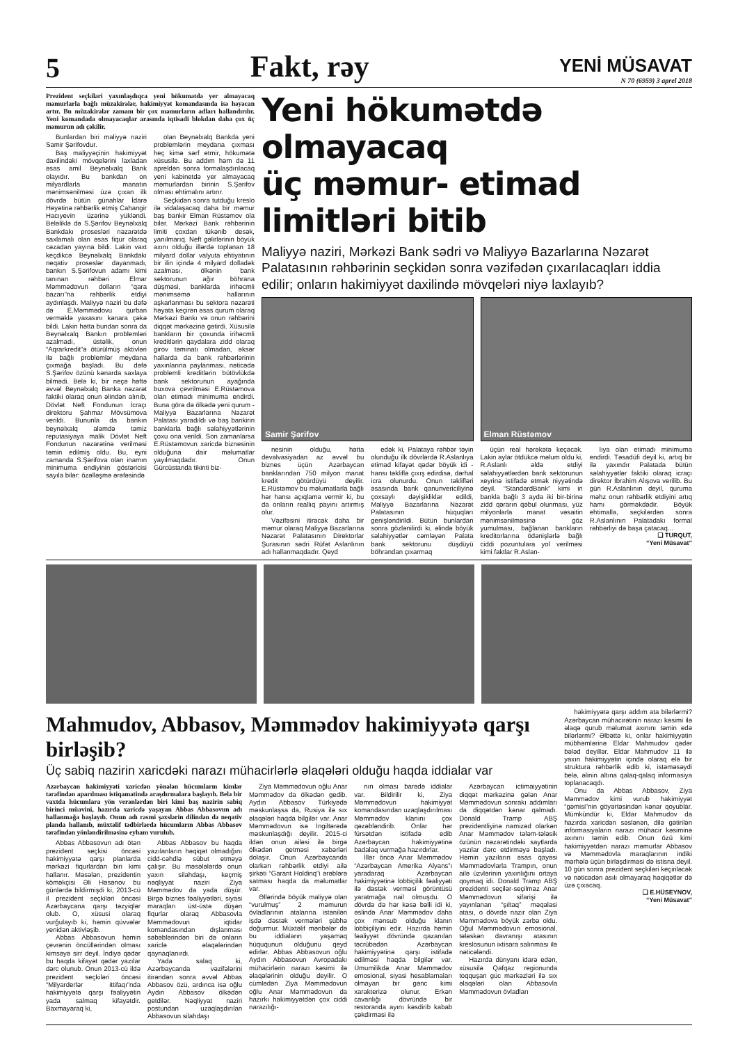5
Fakt, rəy
YENİ MÜSAVAT
N 70 (6959) 3 aprel 2018
Prezident seçkiləri yaxınlaşdıqca yeni hökumətdə yer almayacaq məmurlarla bağlı müzakirələr, hakimiyyət komandasında isə həyəcan artır. Bu müzakirələr zamanı bir çox məmurların adları hallandırılır. Yeni komandada olmayacaqlar arasında iqtisadi blokdan daha çox üç məmurun adı çəkilir.
Bunlardan biri maliyyə naziri Samir Şərifovdur.
Baş maliyyəçinin hakimiyyət daxilindəki mövqelərini laxladan əsas amil Beynəlxalq Bank olayıdır. Bu bankdan on milyardlarla manatın mənimsənilməsi üzə çıxan ilk dövrdə bütün günahlar İdarə Heyətinə rəhbərlik etmiş Cahangir Hacıyevin üzərinə yükləndi. Beləliklə də S.Şərifov Beynəlxalq Bankdakı prosesləri nəzarətdə saxlamalı olan əsas fiqur olaraq cəzadan yayına bildi. Lakin vaxt keçdikcə Beynəlxalq Bankdakı neqativ proseslər dayanmadı, bankın S.Şərifovun adamı kimi tanınan rəhbəri Elmar Məmmədovun dolların “qara bazarı”na rəhbərlik etdiyi aydınlaşdı. Maliyyə naziri bu dəfə də E.Məmmədovu qurban verməklə yaxasını kənara çəkə bildi. Lakin hətta bundan sonra da Beynəlxalq Bankın problemləri azalmadı, üstəlik, onun “Aqrarkredit”ə ötürülmüş aktivləri ilə bağlı problemlər meydana çıxmağa başladı. Bu dəfə S.Şərifov özünü kənarda saxlaya bilmədi. Belə ki, bir neçə həftə əvvəl Beynəlxalq Banka nəzarət faktiki olaraq onun əlindən alınıb, Dövlət Neft Fondunun İcraçı direktoru Şahmar Mövsümova verildi. Bununla da bankın beynəlxalq aləmdə təmiz reputasiyaya malik Dövlət Neft Fondunun nəzarətinə verilməsi təmin edilmiş oldu. Bu, eyni zamanda S.Şərifova olan inamın minimuma endiyinin göstəricisi sayıla bilər: özəlləşmə ərəfəsində
olan Beynəlxalq Bankda yeni problemlərin meydana çıxması heç kimə sərf etmir, hökumətə xüsusilə. Bu addım həm də 11 apreldən sonra formalaşdırılacaq yeni kabinetdə yer almayacaq məmurlardan birinin S.Şərifov olması ehtimalını artırır.
Seçkidən sonra tutduğu kreslo ilə vidalaşacaq daha bir məmur baş bankir Elman Rüstəmov ola bilər. Mərkəzi Bank rəhbərinin limiti çoxdan tükənib desək, yanılmarıq. Neft gəlirlərinin böyük axını olduğu illərdə toplanan 18 milyard dollar valyuta ehtiyatının bir ilin içində 4 milyard dolladək azalması, ölkənin bank sektorunun ağır böhrana düşməsi, banklarda irihəcmli mənimsəmə hallarının aşkarlanması bu sektora nəzarəti həyata keçirən əsas qurum olaraq Mərkəzi Bankı və onun rəhbərini diqqət mərkəzinə gətirdi. Xüsusilə bankların bir çoxunda irihəcmli kreditlərin qaydalara zidd olaraq girov təminatı olmadan, əksər hallarda da bank rəhbərlərinin yaxınlarına paylanması, nəticədə problemli kreditlərin bütövlükdə bank sektorunun ayağında buxova çevrilməsi E.Rüstəmova olan etimadı minimuma endirdi. Buna görə də ölkədə yeni qurum - Maliyyə Bazarlarına Nəzarət Palatası yaradıldı və baş bankirin banklarla bağlı səlahiyyətlərinin çoxu ona verildi. Son zamanlarsa E.Rüstəmovun xaricdə biznesinin olduğuna dair məlumatlar yayılmaqdadır. Onun Gürcüstanda tikinti biz-
Yeni hökumətdə olmayacaq
üç məmur- etimad limitləri bitib
Maliyyə naziri, Mərkəzi Bank sədri və Maliyyə Bazarlarına Nəzarət Palatasının rəhbərinin seçkidən sonra vəzifədən çıxarılacaqları iddia edilir; onların hakimiyyət daxilində mövqeləri niyə laxlayıb?
Samir Şərifov
Elman Rüstəmov
nesinin olduğu, hətta devalvasiyadan az əvvəl bu biznes üçün Azərbaycan banklarından 750 milyon manat kredit götürdüyü deyilir. E.Rüstəmov bu məlumatlarla bağlı hər hansı açıqlama vermir ki, bu da onların reallıq payını artırmış olur.
Vəzifəsini itirəcək daha bir məmur olaraq Maliyyə Bazarlarına Nəzarət Palatasının Direktorlar Şurasının sədri Rüfət Aslanlının adı hallanmaqdadır. Qeyd
edək ki, Palataya rəhbər təyin olunduğu ilk dövrlərdə R.Aslanlıya etimad kifayət qədər böyük idi - hansı təkliflə çıxış edirdisə, dərhal icra olunurdu. Onun təklifləri əsasında bank qanunvericiliyinə çoxsaylı dəyişikliklər edildi, Maliyyə Bazarlarına Nəzarət Palatasının hüquqları genişləndirildi. Bütün bunlardan sonra gözlənilirdi ki, əlində böyük səlahiyyətlər cəmləyən Palata bank sektorunu düşdüyü böhrandan çıxarmaq
üçün real hərəkətə keçəcək. Lakin aylar ötdükcə məlum oldu ki, R.Aslanlı əldə etdiyi səlahiyyətlərdən bank sektorunun xeyrinə istifadə etmək niyyətində deyil. “StandardBank” kimi iri bankla bağlı 3 ayda iki bir-birinə zidd qərarın qəbul olunması, yüz milyonlarla manat vəsaitin mənimsənilməsinə göz yumulması, bağlanan bankların kreditorlarına ödənişlərlə bağlı ciddi pozuntulara yol verilməsi kimi faktlar R.Aslan-
lıya olan etimadı minimuma endirdi. Təsadüfi deyil ki, artıq bir ilə yaxındır Palatada bütün səlahiyyətlər faktiki olaraq icraçı direktor İbrahim Alışova verilib. Bu gün R.Aslanlının deyil, quruma məhz onun rəhbərlik etdiyini artıq hamı görməkdədir. Böyük ehtimalla, seçkilərdən sonra R.Aslanlının Palatadakı formal rəhbərliyi də başa çatacaq...
❑ TURQUT,
“Yeni Müsavat”
Mahmudov, Abbasov, Məmmədov hakimiyyətə qarşı birləşib?
Üç sabiq nazirin xaricdəki narazı mühacirlərlə əlaqələri olduğu haqda iddialar var
Azərbaycan hakimiyyəti xaricdən yönələn hücumların kimlər tərəfindən aparılması istiqamətində araşdırmalara başlayıb. Belə bir vaxtda hücumlara yön verənlərdən biri kimi baş nazirin sabiq birinci müavini, hazırda xaricdə yaşayan Abbas Abbasovun adı hallanmağa başlayıb. Onun adı rəsmi şəxslərin dilindən də neqativ planda hallanıb, müxtəlif tədbirlərdə hücumların Abbas Abbasov tərəfindən yönləndirilməsinə eyham vurulub.
Abbas Abbasovun adı ötən prezident seçkisi öncəsi hakimiyyətə qarşı planlarda mərkəzi fiqurlardan biri kimi hallanır. Məsələn, prezidentin köməkçisi Əli Həsənov bu günlərdə bildirmişdi ki, 2013-cü il prezident seçkiləri öncəsi Azərbaycana qarşı təzyiqlər olub. O, xüsusi olaraq vurğulayıb ki, həmin qüvvələr yenidən aktivləşib.
Abbas Abbasovun həmin çevrənin öncüllərindən olması kimsəyə sirr deyil. İndiyə qədər bu haqda kifayət qədər yazılar dərc olunub. Onun 2013-cü ildə prezident seçkiləri öncəsi “Milyarderlər ittifaqı”nda hakimiyyətə qarşı fəaliyyətin yada salmaq kifayətdir. Baxmayaraq ki,
Abbas Abbasov bu haqda yazılanların həqiqət olmadığını cidd-cəhdlə sübut etməyə çalışır. Bu məsələlərdə onun yaxın silahdaşı, keçmiş nəqliyyat naziri Ziya Məmmədov da yada düşür. Birgə biznes fəaliyyətləri, siyasi maraqları üst-üstə düşən fiqurlar olaraq Abbasovla Məmmədovun iqtidar komandasından dışlanması səbəblərindən biri də onların xariclə əlaqələrindən qaynaqlanırdı.
Yada salaq ki, Azərbaycanda vəzifələrini itirəndən sonra əvvəl Abbas Abbasov özü, ardınca isə oğlu Aydın Abbasov ölkədən getdilər. Nəqliyyat naziri postundan uzaqlaşdırılan Abbasovun silahdaşı
Ziya Məmmədovun oğlu Anar Məmmədov da ölkədən gedib. Aydın Abbasov Türkiyədə məskunlaşsa da, Rusiya ilə sıx əlaqələri haqda bilgilər var. Anar Məmmədovun isə İngiltərədə məskunlaşdığı deyilir. 2015-ci ildən onun ailəsi ilə birgə ölkədən getməsi xəbərləri dolaşır. Onun Azərbaycanda olarkən rəhbərlik etdiyi ailə şirkəti “Garant Holdinq”i ərəblərə satması haqda da məlumatlar var.
Əllərində böyük maliyyə olan “vurulmuş” 2 məmurun övladlarının atalarına istənilən işdə dəstək vermələri şübhə doğurmur. Müxtəlif mənbələr də bu iddiaların yaşamaq hüququnun olduğunu qeyd edirlər. Abbas Abbasovun oğlu Aydın Abbasovun Avropadakı mühacirlərin narazı kəsimi ilə əlaqələrinin olduğu deyilir. O cümlədən Ziya Məmmədovun oğlu Anar Məmmədovun da hazırkı hakimiyyətdən çox ciddi narazılığı-
nın olması barədə iddialar var. Bildirilir ki, Ziya Məmmədovun hakimiyyət komandasından uzaqlaşdırılması Məmmədov klanını çox qəzəbləndirib. Onlar hər fürsətdən istifadə edib Azərbaycan hakimiyyətinə badalaq vurmağa hazırdırlar.
İllər öncə Anar Məmmədov “Azərbaycan Amerika Alyans”ı yaradaraq Azərbaycan hakimiyyətinə lobbiçilik fəaliyyəti ilə dəstək verməsi görüntüsü yaratmağa nail olmuşdu. O dövrdə də hər kəsə bəlli idi ki, əslində Anar Məmmədov daha çox mənsub olduğu klanın lobbiçiliyini edir. Hazırda həmin fəaliyyət dövründə qazanılan təcrübədən Azərbaycan hakimiyyətinə qarşı istifadə edilməsi haqda bilgilər var. Ümumilikdə Anar Məmmədov emosional, siyasi hesablamaları olmayan bir gənc kimi xarakterizə olunur. Erkən cavanlığı dövründə bir restoranda ayını kəsdirib kabab çəkdirməsi ilə
Azərbaycan ictimaiyyətinin diqqət mərkəzinə gələn Anar Məmmədovun sonrakı addımları da diqqətdən kənar qalmadı. Donald Tramp ABŞ prezidentliyinə namizəd olarkən Anar Məmmədov tələm-tələsik özünün nəzarətindəki saytlarda yazılar dərc etdirməyə başladı. Həmin yazıların əsas qayəsi Məmmədovlarla Trampın, onun ailə üzvlərinin yaxınlığını ortaya qoymaq idi. Donald Tramp ABŞ prezidenti seçilər-seçilməz Anar Məmmədovun sifarişi ilə yayınlanan “şıltaq” məqaləsi atası, o dövrdə nazir olan Ziya Məmmədova böyük zərbə oldu. Oğul Məmmədovun emosional, tələskən davranışı atasının kreslosunun ixtisara salınması ilə nəticələndi.
Hazırda dünyanı idarə edən, xüsusilə Qafqaz regionunda toqquşan güc mərkəzləri ilə sıx əlaqələri olan Abbasovla Məmmədovun övladları
hakimiyyətə qarşı addım ata bilərlərmi? Azərbaycan mühacirətinin narazı kəsimi ilə əlaqə qurub məlumat axınını təmin edə bilərlərmi? Əlbəttə ki, onlar hakimiyyətin mübhəmlərinə Eldar Mahmudov qədər bələd deyillər. Eldar Mahmudov 11 ilə yaxın hakimiyyətin içində olaraq elə bir struktura rəhbərlik edib ki, istəməsəydi belə, əlinin altına qalaq-qalaq informasiya toplanacaqdı.
Onu da Abbas Abbasov, Ziya Məmmədov kimi vurub hakimiyyət “gəmisi”nin göyərtəsindən kənar qoyublar. Mümkündür ki, Eldar Mahmudov da hazırda xaricdən səslənən, dilə gətirilən informasiyaların narazı mühacir kəsiminə axınını təmin edib. Onun özü kimi hakimiyyətdən narazı məmurlar Abbasov və Məmmədovla maraqlarının indiki mərhələ üçün birləşdirməsi də istisna deyil. 10 gün sonra prezident seçkiləri keçiriləcək və nəticədən asılı olmayaraq həqiqətlər də üzə çıxacaq.
❑ E.HÜSEYNOV,
“Yeni Müsavat”